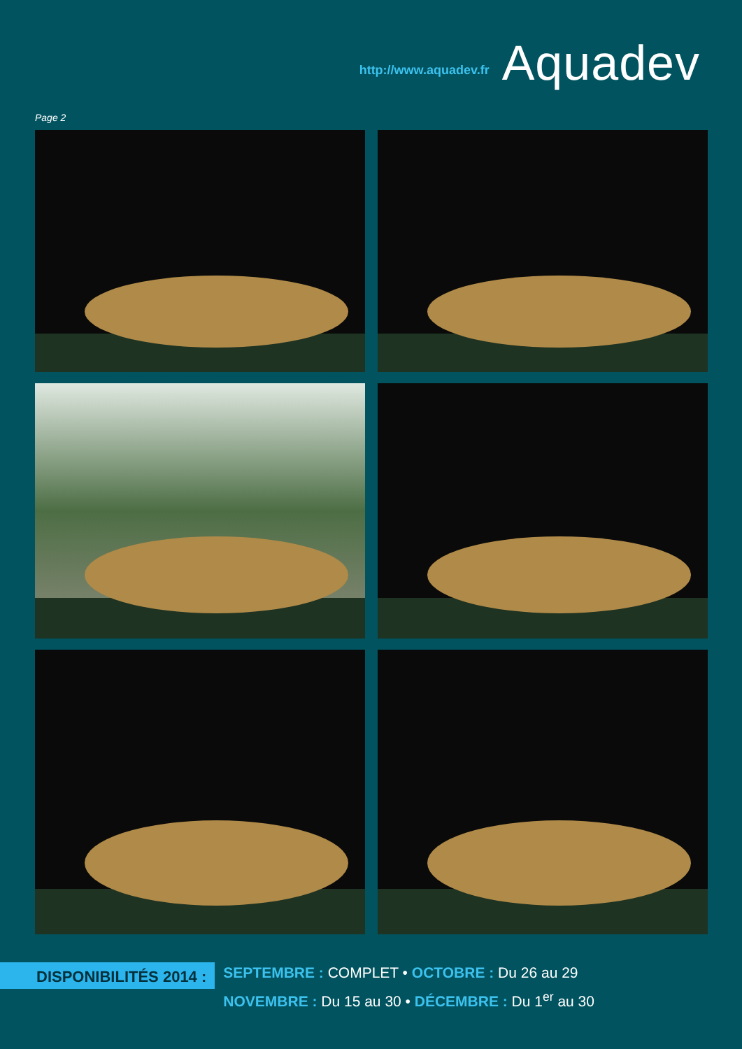http://www.aquadev.fr Aquadev
Page 2
DISPONIBILITÉS 2014 :
SEPTEMBRE : COMPLET • OCTOBRE : Du 26 au 29
NOVEMBRE : Du 15 au 30 • DÉCEMBRE : Du 1<sup>er</sup> au 30